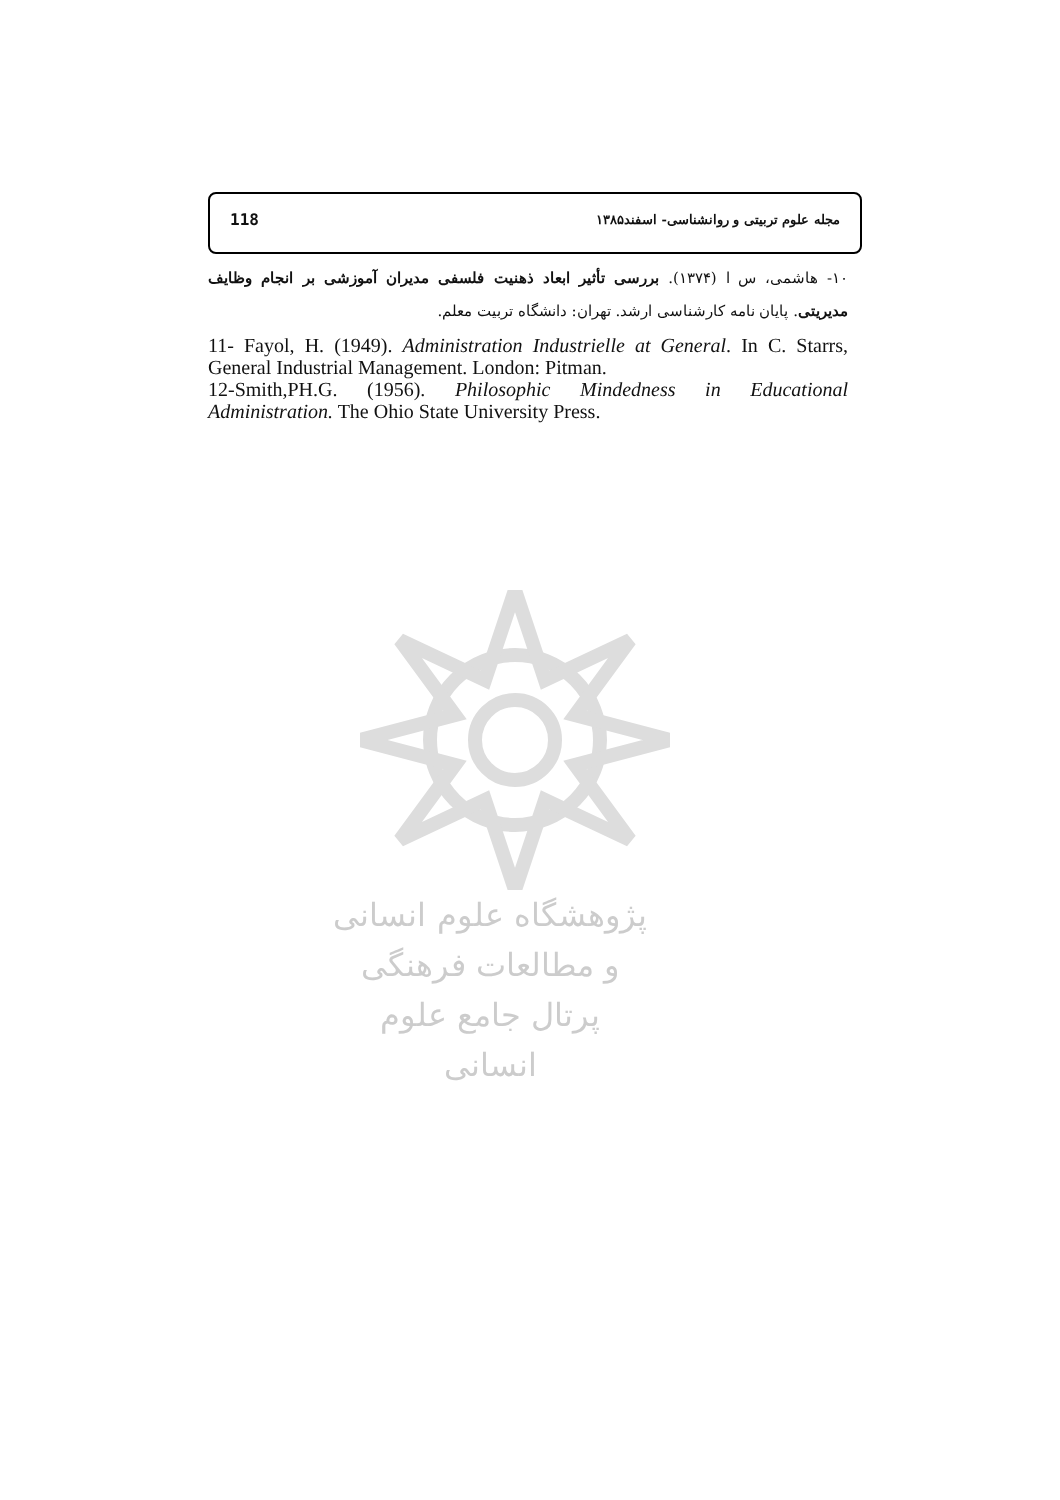118 مجله علوم تربیتی و روانشناسی- اسفند۱۳۸۵
۱۰- هاشمی، س ا (۱۳۷۴). بررسی تأثیر ابعاد ذهنیت فلسفی مدیران آموزشی بر انجام وظایف مدیریتی. پایان نامه کارشناسی ارشد. تهران: دانشگاه تربیت معلم.
11- Fayol, H. (1949). Administration Industrielle at General. In C. Starrs, General Industrial Management. London: Pitman.
12-Smith,PH.G. (1956). Philosophic Mindedness in Educational Administration. The Ohio State University Press.
پژوهشگاه علوم انسانی و مطالعات فرهنگی
پرتال جامع علوم انسانی